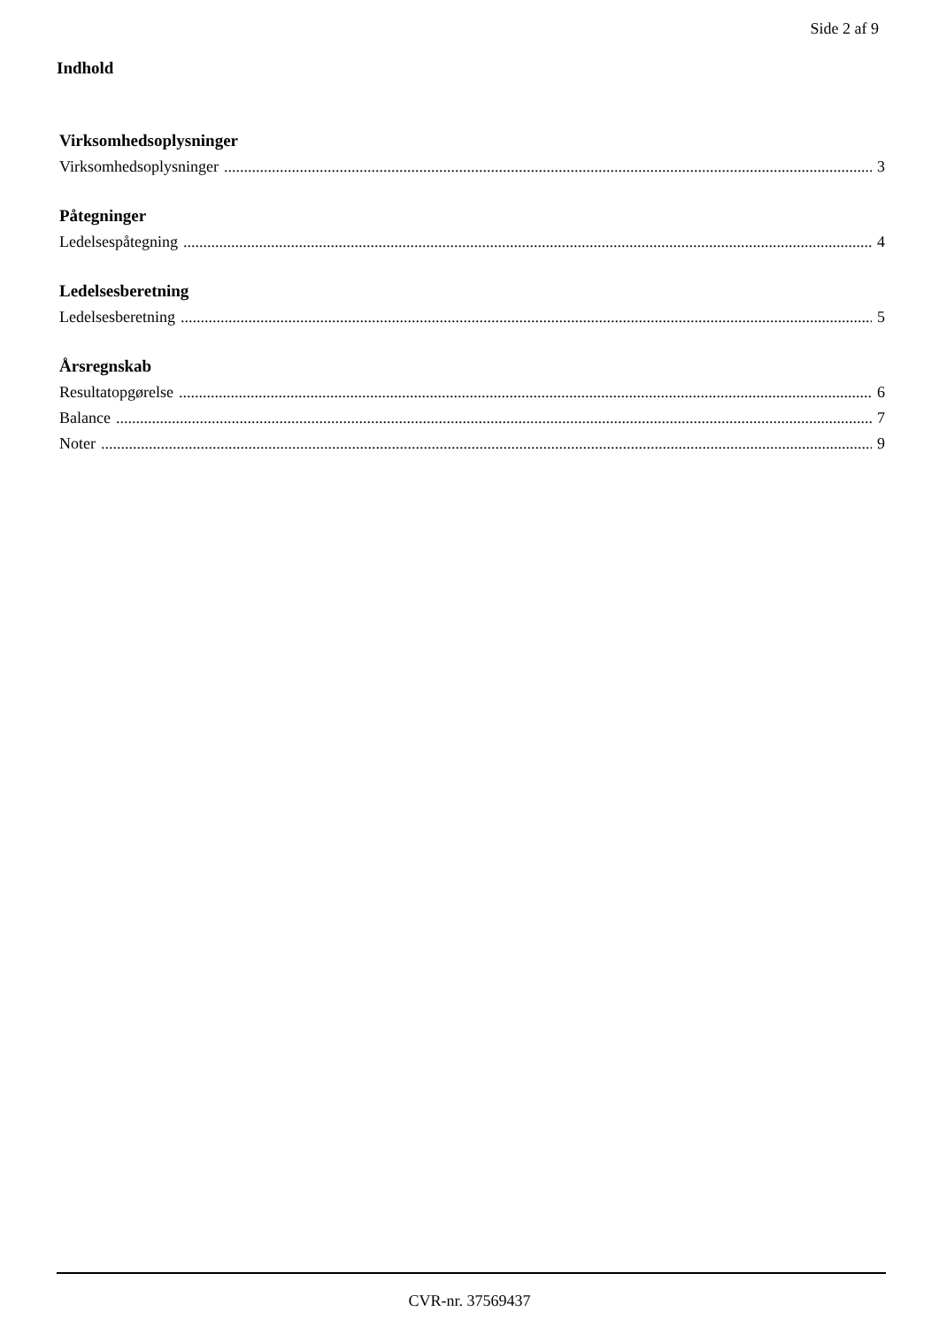Side 2 af 9
Indhold
Virksomhedsoplysninger
Virksomhedsoplysninger 3
Påtegninger
Ledelsespåtegning 4
Ledelsesberetning
Ledelsesberetning 5
Årsregnskab
Resultatopgørelse 6
Balance 7
Noter 9
CVR-nr. 37569437